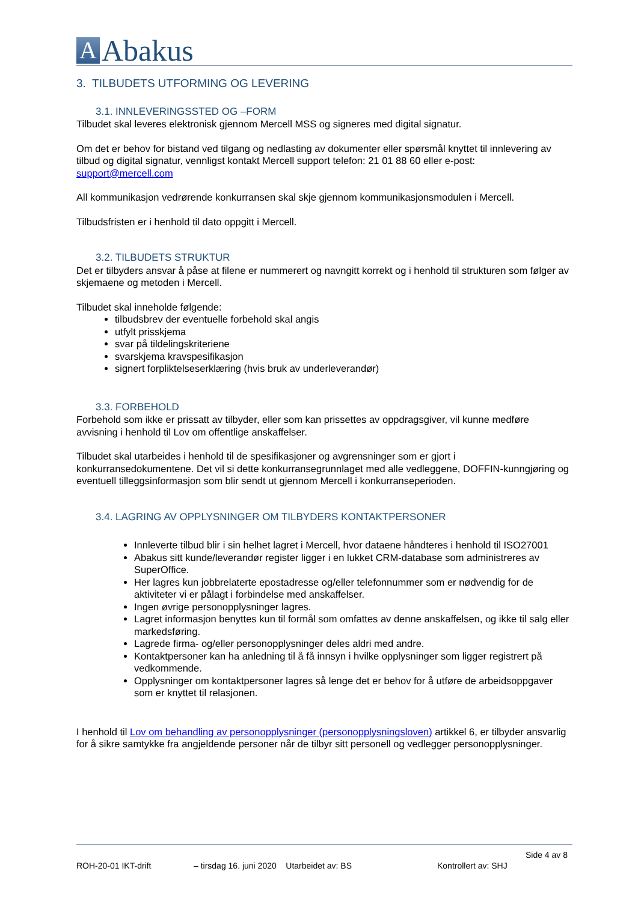A
Abakus
3. TILBUDETS UTFORMING OG LEVERING
3.1. INNLEVERINGSSTED OG –FORM
Tilbudet skal leveres elektronisk gjennom Mercell MSS og signeres med digital signatur.
Om det er behov for bistand ved tilgang og nedlasting av dokumenter eller spørsmål knyttet til innlevering av tilbud og digital signatur, vennligst kontakt Mercell support telefon: 21 01 88 60 eller e-post: support@mercell.com
All kommunikasjon vedrørende konkurransen skal skje gjennom kommunikasjonsmodulen i Mercell.
Tilbudsfristen er i henhold til dato oppgitt i Mercell.
3.2. TILBUDETS STRUKTUR
Det er tilbyders ansvar å påse at filene er nummerert og navngitt korrekt og i henhold til strukturen som følger av skjemaene og metoden i Mercell.
Tilbudet skal inneholde følgende:
tilbudsbrev der eventuelle forbehold skal angis
utfylt prisskjema
svar på tildelingskriteriene
svarskjema kravspesifikasjon
signert forpliktelseserklæring (hvis bruk av underleverandør)
3.3. FORBEHOLD
Forbehold som ikke er prissatt av tilbyder, eller som kan prissettes av oppdragsgiver, vil kunne medføre avvisning i henhold til Lov om offentlige anskaffelser.
Tilbudet skal utarbeides i henhold til de spesifikasjoner og avgrensninger som er gjort i konkurransedokumentene. Det vil si dette konkurransegrunnlaget med alle vedleggene, DOFFIN-kunngjøring og eventuell tilleggsinformasjon som blir sendt ut gjennom Mercell i konkurranseperioden.
3.4. LAGRING AV OPPLYSNINGER OM TILBYDERS KONTAKTPERSONER
Innleverte tilbud blir i sin helhet lagret i Mercell, hvor dataene håndteres i henhold til ISO27001
Abakus sitt kunde/leverandør register ligger i en lukket CRM-database som administreres av SuperOffice.
Her lagres kun jobbrelaterte epostadresse og/eller telefonnummer som er nødvendig for de aktiviteter vi er pålagt i forbindelse med anskaffelser.
Ingen øvrige personopplysninger lagres.
Lagret informasjon benyttes kun til formål som omfattes av denne anskaffelsen, og ikke til salg eller markedsføring.
Lagrede firma- og/eller personopplysninger deles aldri med andre.
Kontaktpersoner kan ha anledning til å få innsyn i hvilke opplysninger som ligger registrert på vedkommende.
Opplysninger om kontaktpersoner lagres så lenge det er behov for å utføre de arbeidsoppgaver som er knyttet til relasjonen.
I henhold til Lov om behandling av personopplysninger (personopplysningsloven) artikkel 6, er tilbyder ansvarlig for å sikre samtykke fra angjeldende personer når de tilbyr sitt personell og vedlegger personopplysninger.
Side 4 av 8
ROH-20-01 IKT-drift – tirsdag 16. juni 2020 Utarbeidet av: BS Kontrollert av: SHJ